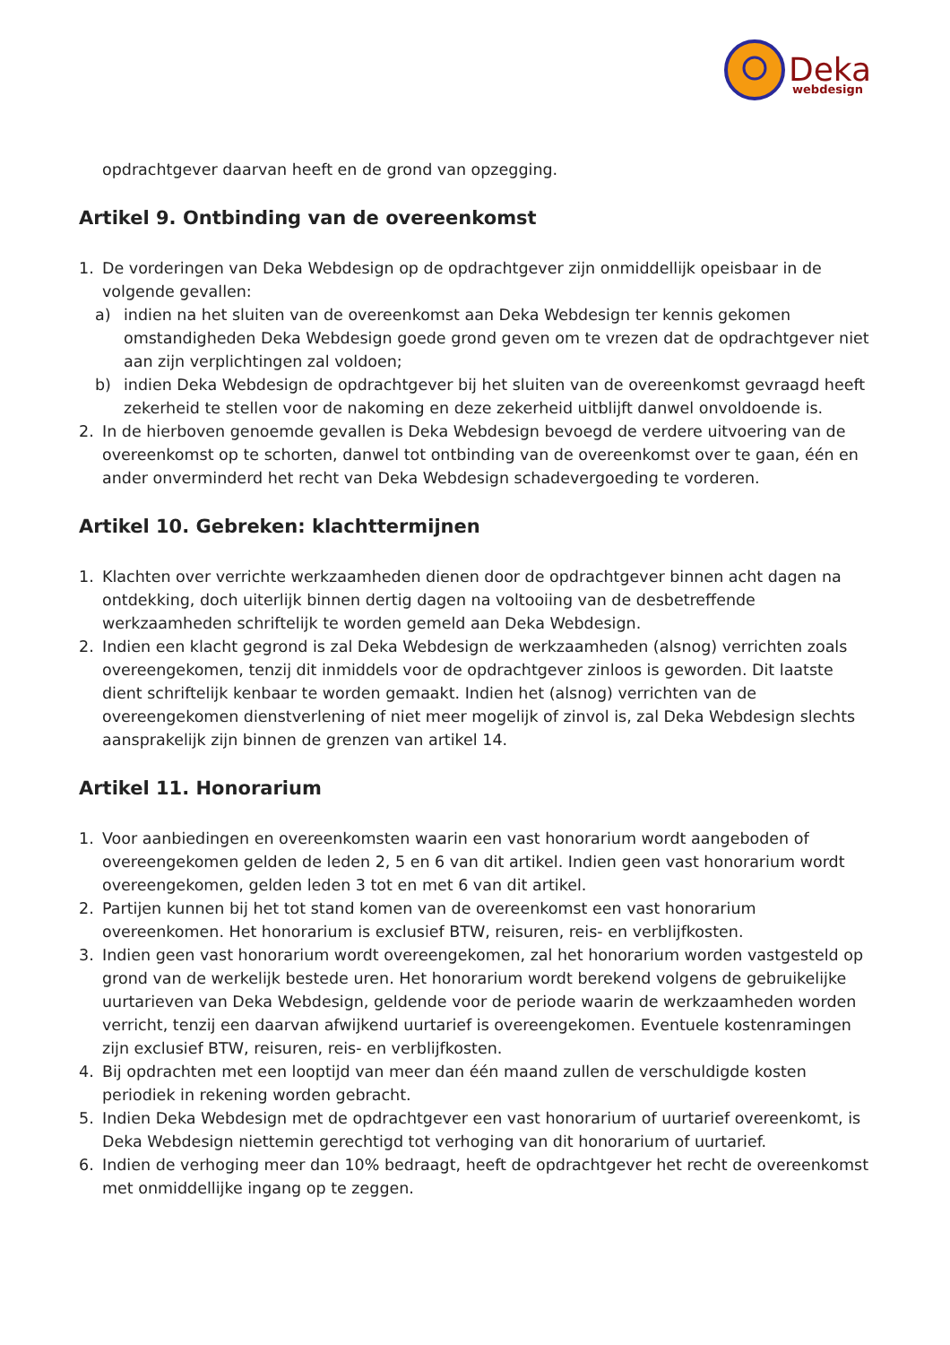Deka
webdesign
opdrachtgever daarvan heeft en de grond van opzegging.
Artikel 9. Ontbinding van de overeenkomst
1. De vorderingen van Deka Webdesign op de opdrachtgever zijn onmiddellijk opeisbaar in de volgende gevallen:
a) indien na het sluiten van de overeenkomst aan Deka Webdesign ter kennis gekomen omstandigheden Deka Webdesign goede grond geven om te vrezen dat de opdrachtgever niet aan zijn verplichtingen zal voldoen;
b) indien Deka Webdesign de opdrachtgever bij het sluiten van de overeenkomst gevraagd heeft zekerheid te stellen voor de nakoming en deze zekerheid uitblijft danwel onvoldoende is.
2. In de hierboven genoemde gevallen is Deka Webdesign bevoegd de verdere uitvoering van de overeenkomst op te schorten, danwel tot ontbinding van de overeenkomst over te gaan, één en ander onverminderd het recht van Deka Webdesign schadevergoeding te vorderen.
Artikel 10. Gebreken: klachttermijnen
1. Klachten over verrichte werkzaamheden dienen door de opdrachtgever binnen acht dagen na ontdekking, doch uiterlijk binnen dertig dagen na voltooiing van de desbetreffende werkzaamheden schriftelijk te worden gemeld aan Deka Webdesign.
2. Indien een klacht gegrond is zal Deka Webdesign de werkzaamheden (alsnog) verrichten zoals overeengekomen, tenzij dit inmiddels voor de opdrachtgever zinloos is geworden. Dit laatste dient schriftelijk kenbaar te worden gemaakt. Indien het (alsnog) verrichten van de overeengekomen dienstverlening of niet meer mogelijk of zinvol is, zal Deka Webdesign slechts aansprakelijk zijn binnen de grenzen van artikel 14.
Artikel 11. Honorarium
1. Voor aanbiedingen en overeenkomsten waarin een vast honorarium wordt aangeboden of overeengekomen gelden de leden 2, 5 en 6 van dit artikel. Indien geen vast honorarium wordt overeengekomen, gelden leden 3 tot en met 6 van dit artikel.
2. Partijen kunnen bij het tot stand komen van de overeenkomst een vast honorarium overeenkomen. Het honorarium is exclusief BTW, reisuren, reis- en verblijfkosten.
3. Indien geen vast honorarium wordt overeengekomen, zal het honorarium worden vastgesteld op grond van de werkelijk bestede uren. Het honorarium wordt berekend volgens de gebruikelijke uurtarieven van Deka Webdesign, geldende voor de periode waarin de werkzaamheden worden verricht, tenzij een daarvan afwijkend uurtarief is overeengekomen. Eventuele kostenramingen zijn exclusief BTW, reisuren, reis- en verblijfkosten.
4. Bij opdrachten met een looptijd van meer dan één maand zullen de verschuldigde kosten periodiek in rekening worden gebracht.
5. Indien Deka Webdesign met de opdrachtgever een vast honorarium of uurtarief overeenkomt, is Deka Webdesign niettemin gerechtigd tot verhoging van dit honorarium of uurtarief.
6. Indien de verhoging meer dan 10% bedraagt, heeft de opdrachtgever het recht de overeenkomst met onmiddellijke ingang op te zeggen.